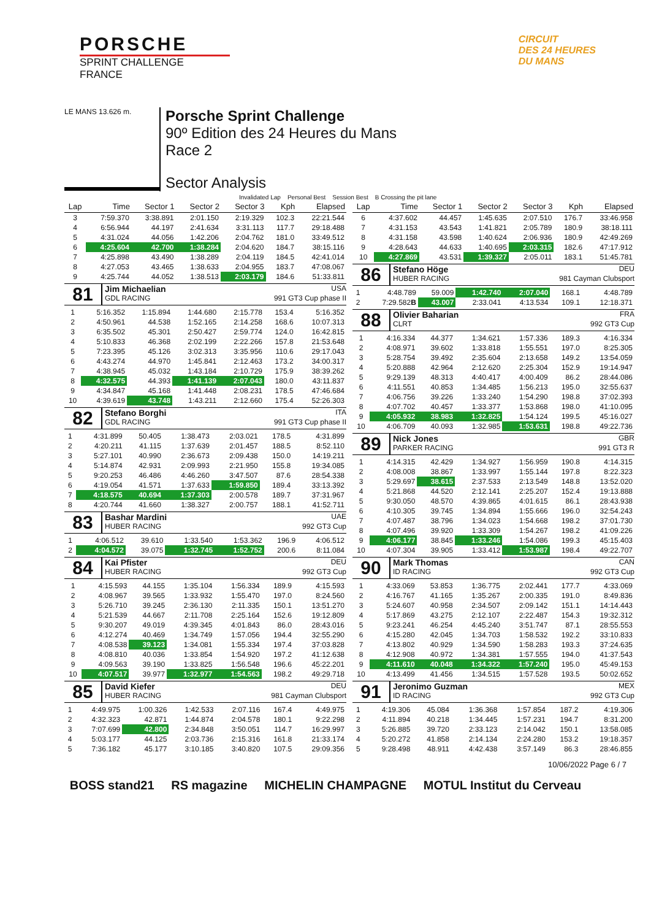PORSCHE
SPRINT CHALLENGE
FRANCE
CIRCUIT
DES 24 HEURES
DU MANS
LE MANS 13.626 m.
Porsche Sprint Challenge
90º Edition des 24 Heures du Mans
Race 2
Sector Analysis
Invalidated Lap Personal Best Session Best B Crossing the pit lane
| Lap | Time | Sector 1 | Sector 2 | Sector 3 | Kph | Elapsed |
| --- | --- | --- | --- | --- | --- | --- |
| 3 | 7:59.370 | 3:38.891 | 2:01.150 | 2:19.329 | 102.3 | 22:21.544 |
| 4 | 6:56.944 | 44.197 | 2:41.634 | 3:31.113 | 117.7 | 29:18.488 |
| 5 | 4:31.024 | 44.056 | 1:42.206 | 2:04.762 | 181.0 | 33:49.512 |
| 6 | 4:25.604 | 42.700 | 1:38.284 | 2:04.620 | 184.7 | 38:15.116 |
| 7 | 4:25.898 | 43.490 | 1:38.289 | 2:04.119 | 184.5 | 42:41.014 |
| 8 | 4:27.053 | 43.465 | 1:38.633 | 2:04.955 | 183.7 | 47:08.067 |
| 9 | 4:25.744 | 44.052 | 1:38.513 | 2:03.179 | 184.6 | 51:33.811 |
81
Jim Michaelian USA
GDL RACING 991 GT3 Cup phase II
| 1 | 5:16.352 | 1:15.894 | 1:44.680 | 2:15.778 | 153.4 | 5:16.352 |
| 2 | 4:50.961 | 44.538 | 1:52.165 | 2:14.258 | 168.6 | 10:07.313 |
| 3 | 6:35.502 | 45.301 | 2:50.427 | 2:59.774 | 124.0 | 16:42.815 |
| 4 | 5:10.833 | 46.368 | 2:02.199 | 2:22.266 | 157.8 | 21:53.648 |
| 5 | 7:23.395 | 45.126 | 3:02.313 | 3:35.956 | 110.6 | 29:17.043 |
| 6 | 4:43.274 | 44.970 | 1:45.841 | 2:12.463 | 173.2 | 34:00.317 |
| 7 | 4:38.945 | 45.032 | 1:43.184 | 2:10.729 | 175.9 | 38:39.262 |
| 8 | 4:32.575 | 44.393 | 1:41.139 | 2:07.043 | 180.0 | 43:11.837 |
| 9 | 4:34.847 | 45.168 | 1:41.448 | 2:08.231 | 178.5 | 47:46.684 |
| 10 | 4:39.619 | 43.748 | 1:43.211 | 2:12.660 | 175.4 | 52:26.303 |
82
Stefano Borghi ITA
GDL RACING 991 GT3 Cup phase II
| 1 | 4:31.899 | 50.405 | 1:38.473 | 2:03.021 | 178.5 | 4:31.899 |
| 2 | 4:20.211 | 41.115 | 1:37.639 | 2:01.457 | 188.5 | 8:52.110 |
| 3 | 5:27.101 | 40.990 | 2:36.673 | 2:09.438 | 150.0 | 14:19.211 |
| 4 | 5:14.874 | 42.931 | 2:09.993 | 2:21.950 | 155.8 | 19:34.085 |
| 5 | 9:20.253 | 46.486 | 4:46.260 | 3:47.507 | 87.6 | 28:54.338 |
| 6 | 4:19.054 | 41.571 | 1:37.633 | 1:59.850 | 189.4 | 33:13.392 |
| 7 | 4:18.575 | 40.694 | 1:37.303 | 2:00.578 | 189.7 | 37:31.967 |
| 8 | 4:20.744 | 41.660 | 1:38.327 | 2:00.757 | 188.1 | 41:52.711 |
83
Bashar Mardini UAE
HUBER RACING 992 GT3 Cup
| 1 | 4:06.512 | 39.610 | 1:33.540 | 1:53.362 | 196.9 | 4:06.512 |
| 2 | 4:04.572 | 39.075 | 1:32.745 | 1:52.752 | 200.6 | 8:11.084 |
84
Kai Pfister DEU
HUBER RACING 992 GT3 Cup
| 1 | 4:15.593 | 44.155 | 1:35.104 | 1:56.334 | 189.9 | 4:15.593 |
| 2 | 4:08.967 | 39.565 | 1:33.932 | 1:55.470 | 197.0 | 8:24.560 |
| 3 | 5:26.710 | 39.245 | 2:36.130 | 2:11.335 | 150.1 | 13:51.270 |
| 4 | 5:21.539 | 44.667 | 2:11.708 | 2:25.164 | 152.6 | 19:12.809 |
| 5 | 9:30.207 | 49.019 | 4:39.345 | 4:01.843 | 86.0 | 28:43.016 |
| 6 | 4:12.274 | 40.469 | 1:34.749 | 1:57.056 | 194.4 | 32:55.290 |
| 7 | 4:08.538 | 39.123 | 1:34.081 | 1:55.334 | 197.4 | 37:03.828 |
| 8 | 4:08.810 | 40.036 | 1:33.854 | 1:54.920 | 197.2 | 41:12.638 |
| 9 | 4:09.563 | 39.190 | 1:33.825 | 1:56.548 | 196.6 | 45:22.201 |
| 10 | 4:07.517 | 39.977 | 1:32.977 | 1:54.563 | 198.2 | 49:29.718 |
85
David Kiefer DEU
HUBER RACING 981 Cayman Clubsport
| 1 | 4:49.975 | 1:00.326 | 1:42.533 | 2:07.116 | 167.4 | 4:49.975 |
| 2 | 4:32.323 | 42.871 | 1:44.874 | 2:04.578 | 180.1 | 9:22.298 |
| 3 | 7:07.699 | 42.800 | 2:34.848 | 3:50.051 | 114.7 | 16:29.997 |
| 4 | 5:03.177 | 44.125 | 2:03.736 | 2:15.316 | 161.8 | 21:33.174 |
| 5 | 7:36.182 | 45.177 | 3:10.185 | 3:40.820 | 107.5 | 29:09.356 |
| Lap | Time | Sector 1 | Sector 2 | Sector 3 | Kph | Elapsed |
| --- | --- | --- | --- | --- | --- | --- |
| 6 | 4:37.602 | 44.457 | 1:45.635 | 2:07.510 | 176.7 | 33:46.958 |
| 7 | 4:31.153 | 43.543 | 1:41.821 | 2:05.789 | 180.9 | 38:18.111 |
| 8 | 4:31.158 | 43.598 | 1:40.624 | 2:06.936 | 180.9 | 42:49.269 |
| 9 | 4:28.643 | 44.633 | 1:40.695 | 2:03.315 | 182.6 | 47:17.912 |
| 10 | 4:27.869 | 43.531 | 1:39.327 | 2:05.011 | 183.1 | 51:45.781 |
86
Stefano Höge DEU
HUBER RACING 981 Cayman Clubsport
| 1 | 4:48.789 | 59.009 | 1:42.740 | 2:07.040 | 168.1 | 4:48.789 |
| 2 | 7:29.582 B | 43.007 | 2:33.041 | 4:13.534 | 109.1 | 12:18.371 |
88
Olivier Baharian FRA
CLRT 992 GT3 Cup
| 1 | 4:16.334 | 44.377 | 1:34.621 | 1:57.336 | 189.3 | 4:16.334 |
| 2 | 4:08.971 | 39.602 | 1:33.818 | 1:55.551 | 197.0 | 8:25.305 |
| 3 | 5:28.754 | 39.492 | 2:35.604 | 2:13.658 | 149.2 | 13:54.059 |
| 4 | 5:20.888 | 42.964 | 2:12.620 | 2:25.304 | 152.9 | 19:14.947 |
| 5 | 9:29.139 | 48.313 | 4:40.417 | 4:00.409 | 86.2 | 28:44.086 |
| 6 | 4:11.551 | 40.853 | 1:34.485 | 1:56.213 | 195.0 | 32:55.637 |
| 7 | 4:06.756 | 39.226 | 1:33.240 | 1:54.290 | 198.8 | 37:02.393 |
| 8 | 4:07.702 | 40.457 | 1:33.377 | 1:53.868 | 198.0 | 41:10.095 |
| 9 | 4:05.932 | 38.983 | 1:32.825 | 1:54.124 | 199.5 | 45:16.027 |
| 10 | 4:06.709 | 40.093 | 1:32.985 | 1:53.631 | 198.8 | 49:22.736 |
89
Nick Jones GBR
PARKER RACING 991 GT3 R
| 1 | 4:14.315 | 42.429 | 1:34.927 | 1:56.959 | 190.8 | 4:14.315 |
| 2 | 4:08.008 | 38.867 | 1:33.997 | 1:55.144 | 197.8 | 8:22.323 |
| 3 | 5:29.697 | 38.615 | 2:37.533 | 2:13.549 | 148.8 | 13:52.020 |
| 4 | 5:21.868 | 44.520 | 2:12.141 | 2:25.207 | 152.4 | 19:13.888 |
| 5 | 9:30.050 | 48.570 | 4:39.865 | 4:01.615 | 86.1 | 28:43.938 |
| 6 | 4:10.305 | 39.745 | 1:34.894 | 1:55.666 | 196.0 | 32:54.243 |
| 7 | 4:07.487 | 38.796 | 1:34.023 | 1:54.668 | 198.2 | 37:01.730 |
| 8 | 4:07.496 | 39.920 | 1:33.309 | 1:54.267 | 198.2 | 41:09.226 |
| 9 | 4:06.177 | 38.845 | 1:33.246 | 1:54.086 | 199.3 | 45:15.403 |
| 10 | 4:07.304 | 39.905 | 1:33.412 | 1:53.987 | 198.4 | 49:22.707 |
90
Mark Thomas CAN
ID RACING 992 GT3 Cup
| 1 | 4:33.069 | 53.853 | 1:36.775 | 2:02.441 | 177.7 | 4:33.069 |
| 2 | 4:16.767 | 41.165 | 1:35.267 | 2:00.335 | 191.0 | 8:49.836 |
| 3 | 5:24.607 | 40.958 | 2:34.507 | 2:09.142 | 151.1 | 14:14.443 |
| 4 | 5:17.869 | 43.275 | 2:12.107 | 2:22.487 | 154.3 | 19:32.312 |
| 5 | 9:23.241 | 46.254 | 4:45.240 | 3:51.747 | 87.1 | 28:55.553 |
| 6 | 4:15.280 | 42.045 | 1:34.703 | 1:58.532 | 192.2 | 33:10.833 |
| 7 | 4:13.802 | 40.929 | 1:34.590 | 1:58.283 | 193.3 | 37:24.635 |
| 8 | 4:12.908 | 40.972 | 1:34.381 | 1:57.555 | 194.0 | 41:37.543 |
| 9 | 4:11.610 | 40.048 | 1:34.322 | 1:57.240 | 195.0 | 45:49.153 |
| 10 | 4:13.499 | 41.456 | 1:34.515 | 1:57.528 | 193.5 | 50:02.652 |
91
Jeronimo Guzman MEX
ID RACING 992 GT3 Cup
| 1 | 4:19.306 | 45.084 | 1:36.368 | 1:57.854 | 187.2 | 4:19.306 |
| 2 | 4:11.894 | 40.218 | 1:34.445 | 1:57.231 | 194.7 | 8:31.200 |
| 3 | 5:26.885 | 39.720 | 2:33.123 | 2:14.042 | 150.1 | 13:58.085 |
| 4 | 5:20.272 | 41.858 | 2:14.134 | 2:24.280 | 153.2 | 19:18.357 |
| 5 | 9:28.498 | 48.911 | 4:42.438 | 3:57.149 | 86.3 | 28:46.855 |
10/06/2022 Page 6 / 7
BOSS stand21 RS magazine MICHELIN CHAMPAGNE MOTUL Institut du Cerveau